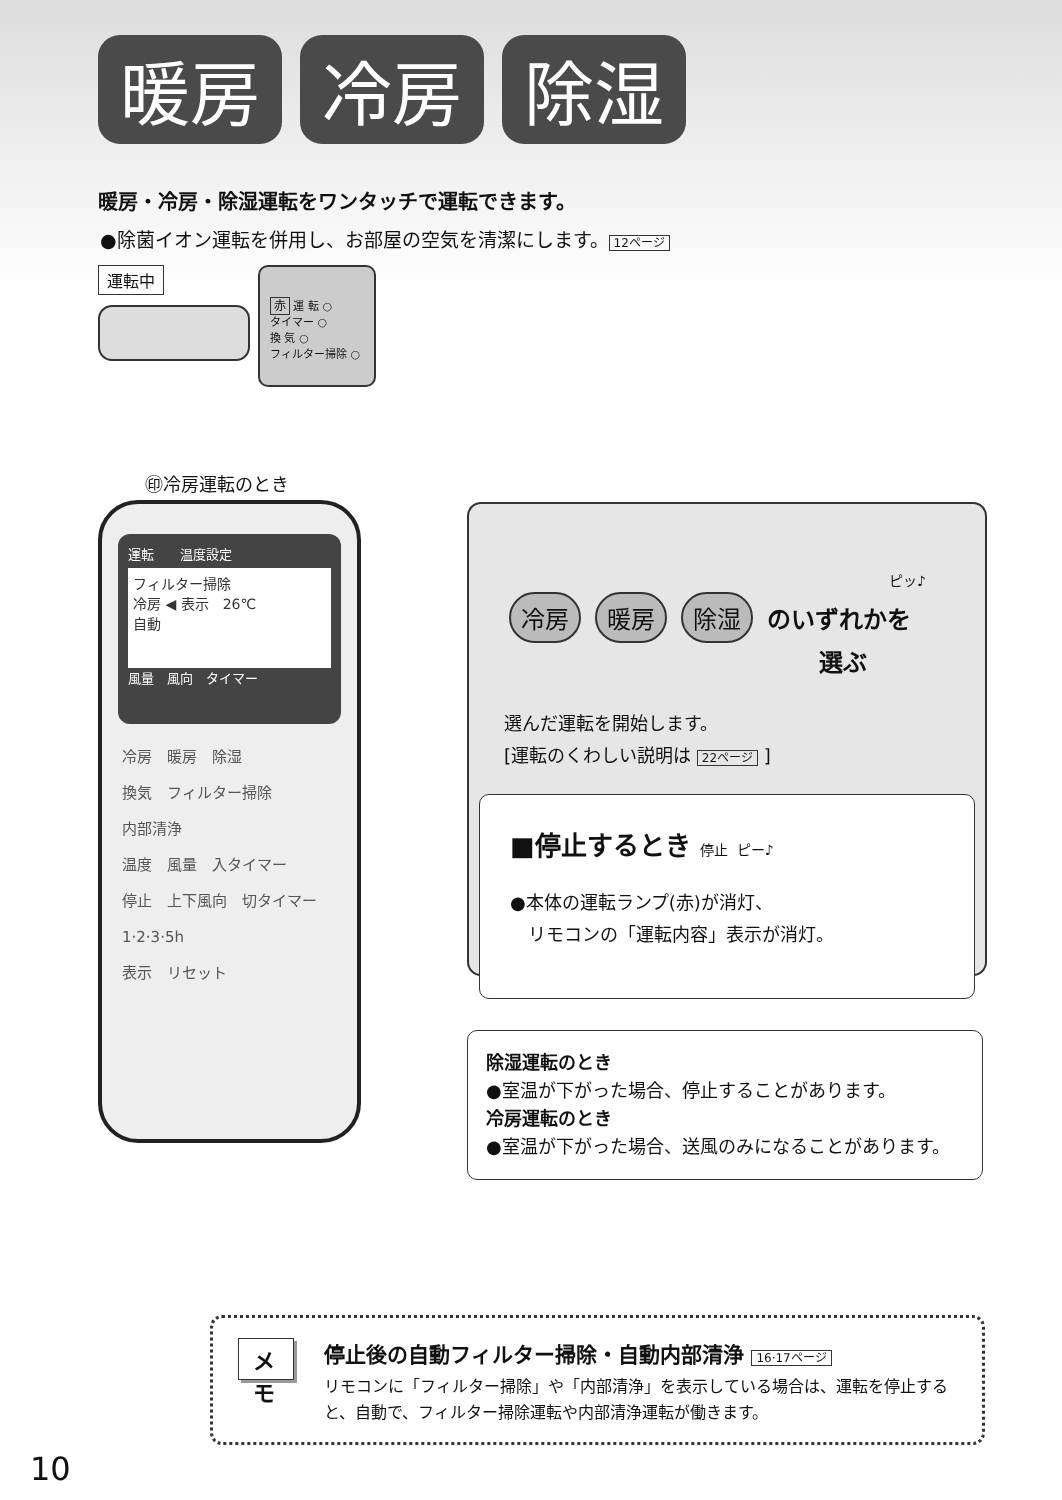暖房 冷房 除湿
暖房・冷房・除湿運転をワンタッチで運転できます。
●除菌イオン運転を併用し、お部屋の空気を清潔にします。 12ページ
運転中
赤 運 転 ○
タイマー ○
換 気 ○
フィルター掃除 ○
㊞冷房運転のとき
運転　　温度設定
フィルター掃除
冷房 ◀ 表示　26℃
自動
風量　風向　タイマー
冷房　暖房　除湿
換気　フィルター掃除
内部清浄
温度　風量　入タイマー
停止　上下風向　切タイマー
1·2·3·5h
表示　リセット
ピッ♪
冷房 暖房 除湿 のいずれかを
選ぶ
選んだ運転を開始します。
[運転のくわしい説明は 22ページ ]
■停止するとき 停止 ピー♪
●本体の運転ランプ(赤)が消灯、
　リモコンの「運転内容」表示が消灯。
除湿運転のとき
●室温が下がった場合、停止することがあります。
冷房運転のとき
●室温が下がった場合、送風のみになることがあります。
メモ
停止後の自動フィルター掃除・自動内部清浄 16·17ページ
リモコンに「フィルター掃除」や「内部清浄」を表示している場合は、運転を停止すると、自動で、フィルター掃除運転や内部清浄運転が働きます。
10